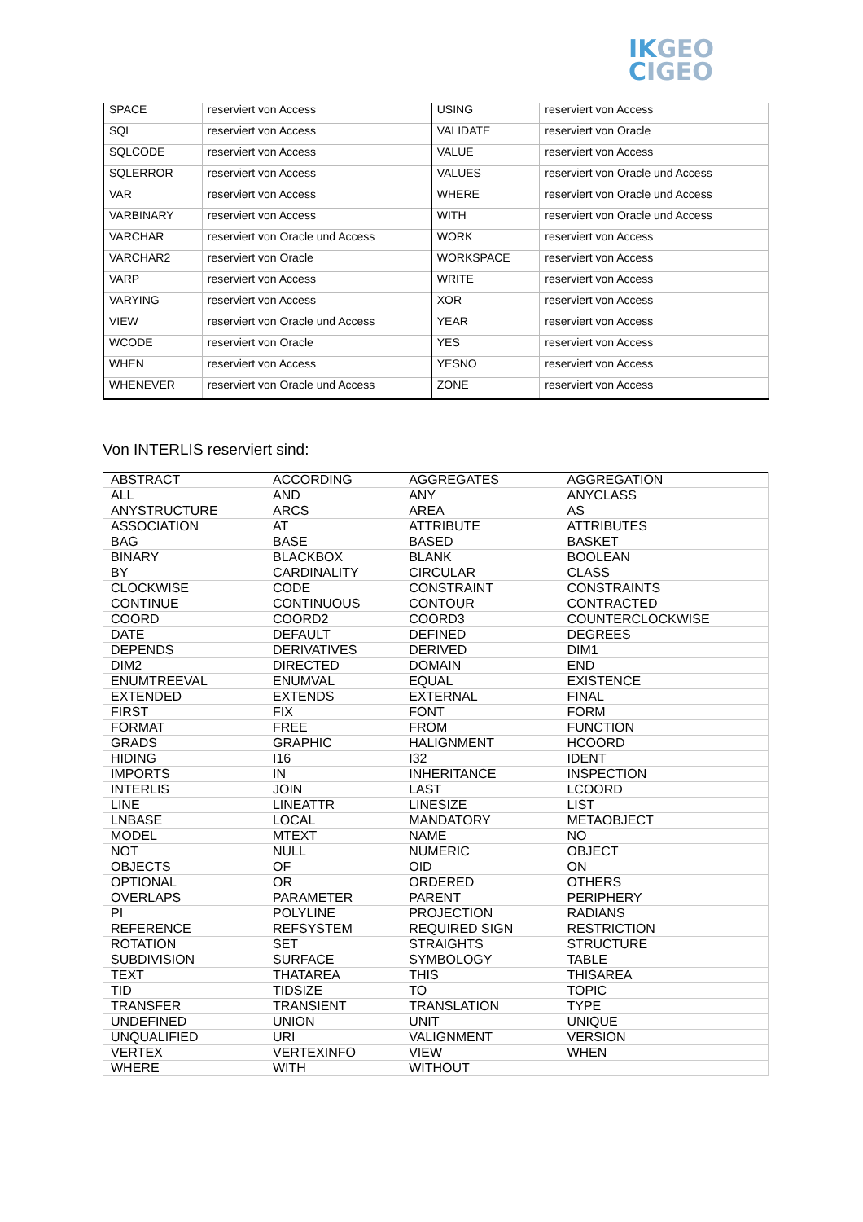IKGEO
CIGEO
| SPACE | reserviert von Access | USING | reserviert von Access |
| SQL | reserviert von Access | VALIDATE | reserviert von Oracle |
| SQLCODE | reserviert von Access | VALUE | reserviert von Access |
| SQLERROR | reserviert von Access | VALUES | reserviert von Oracle und Access |
| VAR | reserviert von Access | WHERE | reserviert von Oracle und Access |
| VARBINARY | reserviert von Access | WITH | reserviert von Oracle und Access |
| VARCHAR | reserviert von Oracle und Access | WORK | reserviert von Access |
| VARCHAR2 | reserviert von Oracle | WORKSPACE | reserviert von Access |
| VARP | reserviert von Access | WRITE | reserviert von Access |
| VARYING | reserviert von Access | XOR | reserviert von Access |
| VIEW | reserviert von Oracle und Access | YEAR | reserviert von Access |
| WCODE | reserviert von Oracle | YES | reserviert von Access |
| WHEN | reserviert von Access | YESNO | reserviert von Access |
| WHENEVER | reserviert von Oracle und Access | ZONE | reserviert von Access |
Von INTERLIS reserviert sind:
| ABSTRACT | ACCORDING | AGGREGATES | AGGREGATION |
| ALL | AND | ANY | ANYCLASS |
| ANYSTRUCTURE | ARCS | AREA | AS |
| ASSOCIATION | AT | ATTRIBUTE | ATTRIBUTES |
| BAG | BASE | BASED | BASKET |
| BINARY | BLACKBOX | BLANK | BOOLEAN |
| BY | CARDINALITY | CIRCULAR | CLASS |
| CLOCKWISE | CODE | CONSTRAINT | CONSTRAINTS |
| CONTINUE | CONTINUOUS | CONTOUR | CONTRACTED |
| COORD | COORD2 | COORD3 | COUNTERCLOCKWISE |
| DATE | DEFAULT | DEFINED | DEGREES |
| DEPENDS | DERIVATIVES | DERIVED | DIM1 |
| DIM2 | DIRECTED | DOMAIN | END |
| ENUMTREEVAL | ENUMVAL | EQUAL | EXISTENCE |
| EXTENDED | EXTENDS | EXTERNAL | FINAL |
| FIRST | FIX | FONT | FORM |
| FORMAT | FREE | FROM | FUNCTION |
| GRADS | GRAPHIC | HALIGNMENT | HCOORD |
| HIDING | I16 | I32 | IDENT |
| IMPORTS | IN | INHERITANCE | INSPECTION |
| INTERLIS | JOIN | LAST | LCOORD |
| LINE | LINEATTR | LINESIZE | LIST |
| LNBASE | LOCAL | MANDATORY | METAOBJECT |
| MODEL | MTEXT | NAME | NO |
| NOT | NULL | NUMERIC | OBJECT |
| OBJECTS | OF | OID | ON |
| OPTIONAL | OR | ORDERED | OTHERS |
| OVERLAPS | PARAMETER | PARENT | PERIPHERY |
| PI | POLYLINE | PROJECTION | RADIANS |
| REFERENCE | REFSYSTEM | REQUIRED SIGN | RESTRICTION |
| ROTATION | SET | STRAIGHTS | STRUCTURE |
| SUBDIVISION | SURFACE | SYMBOLOGY | TABLE |
| TEXT | THATAREA | THIS | THISAREA |
| TID | TIDSIZE | TO | TOPIC |
| TRANSFER | TRANSIENT | TRANSLATION | TYPE |
| UNDEFINED | UNION | UNIT | UNIQUE |
| UNQUALIFIED | URI | VALIGNMENT | VERSION |
| VERTEX | VERTEXINFO | VIEW | WHEN |
| WHERE | WITH | WITHOUT | |